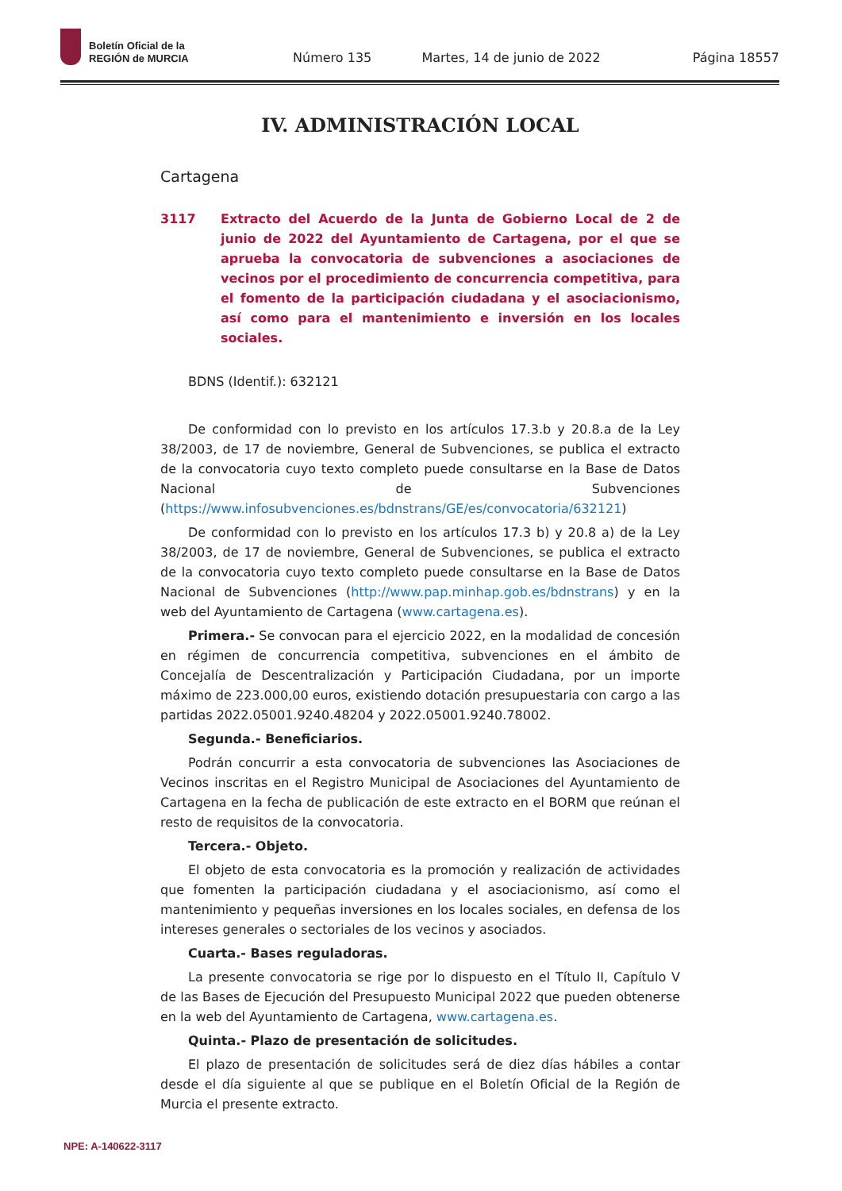Boletín Oficial de la
REGIÓN de MURCIA
Número 135 Martes, 14 de junio de 2022 Página 18557
IV. ADMINISTRACIÓN LOCAL
Cartagena
3117 Extracto del Acuerdo de la Junta de Gobierno Local de 2 de junio de 2022 del Ayuntamiento de Cartagena, por el que se aprueba la convocatoria de subvenciones a asociaciones de vecinos por el procedimiento de concurrencia competitiva, para el fomento de la participación ciudadana y el asociacionismo, así como para el mantenimiento e inversión en los locales sociales.
BDNS (Identif.): 632121
De conformidad con lo previsto en los artículos 17.3.b y 20.8.a de la Ley 38/2003, de 17 de noviembre, General de Subvenciones, se publica el extracto de la convocatoria cuyo texto completo puede consultarse en la Base de Datos Nacional de Subvenciones (https://www.infosubvenciones.es/bdnstrans/GE/es/convocatoria/632121)
De conformidad con lo previsto en los artículos 17.3 b) y 20.8 a) de la Ley 38/2003, de 17 de noviembre, General de Subvenciones, se publica el extracto de la convocatoria cuyo texto completo puede consultarse en la Base de Datos Nacional de Subvenciones (http://www.pap.minhap.gob.es/bdnstrans) y en la web del Ayuntamiento de Cartagena (www.cartagena.es).
Primera.- Se convocan para el ejercicio 2022, en la modalidad de concesión en régimen de concurrencia competitiva, subvenciones en el ámbito de Concejalía de Descentralización y Participación Ciudadana, por un importe máximo de 223.000,00 euros, existiendo dotación presupuestaria con cargo a las partidas 2022.05001.9240.48204 y 2022.05001.9240.78002.
Segunda.- Beneficiarios.
Podrán concurrir a esta convocatoria de subvenciones las Asociaciones de Vecinos inscritas en el Registro Municipal de Asociaciones del Ayuntamiento de Cartagena en la fecha de publicación de este extracto en el BORM que reúnan el resto de requisitos de la convocatoria.
Tercera.- Objeto.
El objeto de esta convocatoria es la promoción y realización de actividades que fomenten la participación ciudadana y el asociacionismo, así como el mantenimiento y pequeñas inversiones en los locales sociales, en defensa de los intereses generales o sectoriales de los vecinos y asociados.
Cuarta.- Bases reguladoras.
La presente convocatoria se rige por lo dispuesto en el Título II, Capítulo V de las Bases de Ejecución del Presupuesto Municipal 2022 que pueden obtenerse en la web del Ayuntamiento de Cartagena, www.cartagena.es.
Quinta.- Plazo de presentación de solicitudes.
El plazo de presentación de solicitudes será de diez días hábiles a contar desde el día siguiente al que se publique en el Boletín Oficial de la Región de Murcia el presente extracto.
NPE: A-140622-3117